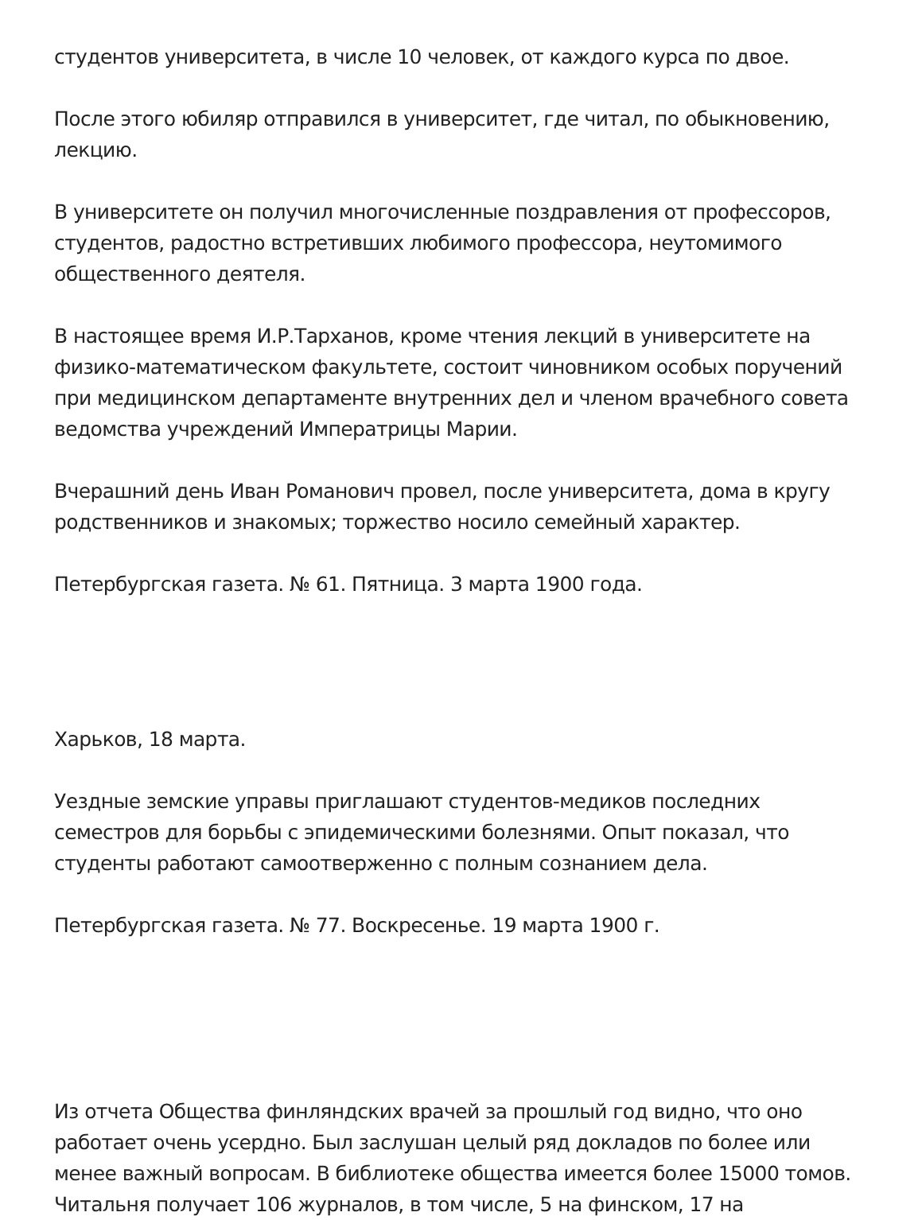студентов университета, в числе 10 человек, от каждого курса по двое.
После этого юбиляр отправился в университет, где читал, по обыкновению, лекцию.
В университете он получил многочисленные поздравления от профессоров, студентов, радостно встретивших любимого профессора, неутомимого общественного деятеля.
В настоящее время И.Р.Тарханов, кроме чтения лекций в университете на физико-математическом факультете, состоит чиновником особых поручений при медицинском департаменте внутренних дел и членом врачебного совета ведомства учреждений Императрицы Марии.
Вчерашний день Иван Романович провел, после университета, дома в кругу родственников и знакомых; торжество носило семейный характер.
Петербургская газета. № 61. Пятница. 3 марта 1900 года.
Харьков, 18 марта.
Уездные земские управы приглашают студентов-медиков последних семестров для борьбы с эпидемическими болезнями. Опыт показал, что студенты работают самоотверженно с полным сознанием дела.
Петербургская газета. № 77. Воскресенье. 19 марта 1900 г.
Из отчета Общества финляндских врачей за прошлый год видно, что оно работает очень усердно. Был заслушан целый ряд докладов по более или менее важный вопросам. В библиотеке общества имеется более 15000 томов. Читальня получает 106 журналов, в том числе, 5 на финском, 17 на